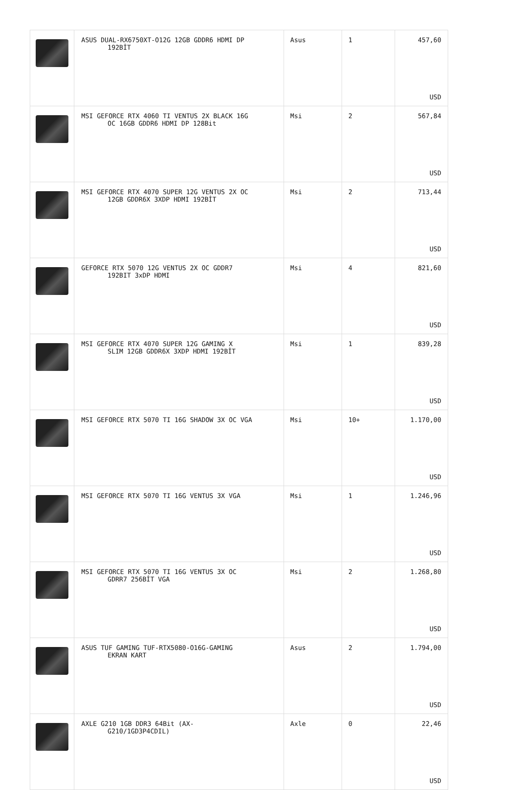| | ASUS DUAL-RX6750XT-O12G 12GB GDDR6 HDMI DP 192BİT | Asus | 1 | 457,60 USD |
| | MSI GEFORCE RTX 4060 TI VENTUS 2X BLACK 16G OC 16GB GDDR6 HDMI DP 128Bit | Msi | 2 | 567,84 USD |
| | MSI GEFORCE RTX 4070 SUPER 12G VENTUS 2X OC 12GB GDDR6X 3XDP HDMI 192BİT | Msi | 2 | 713,44 USD |
| | GEFORCE RTX 5070 12G VENTUS 2X OC GDDR7 192BIT 3xDP HDMI | Msi | 4 | 821,60 USD |
| | MSI GEFORCE RTX 4070 SUPER 12G GAMING X SLIM 12GB GDDR6X 3XDP HDMI 192BİT | Msi | 1 | 839,28 USD |
| | MSI GEFORCE RTX 5070 TI 16G SHADOW 3X OC VGA | Msi | 10+ | 1.170,00 USD |
| | MSI GEFORCE RTX 5070 TI 16G VENTUS 3X VGA | Msi | 1 | 1.246,96 USD |
| | MSI GEFORCE RTX 5070 TI 16G VENTUS 3X OC GDRR7 256BİT VGA | Msi | 2 | 1.268,80 USD |
| | ASUS TUF GAMING TUF-RTX5080-O16G-GAMING EKRAN KART | Asus | 2 | 1.794,00 USD |
| | AXLE G210 1GB DDR3 64Bit (AX- G210/1GD3P4CDIL) | Axle | 0 | 22,46 USD |